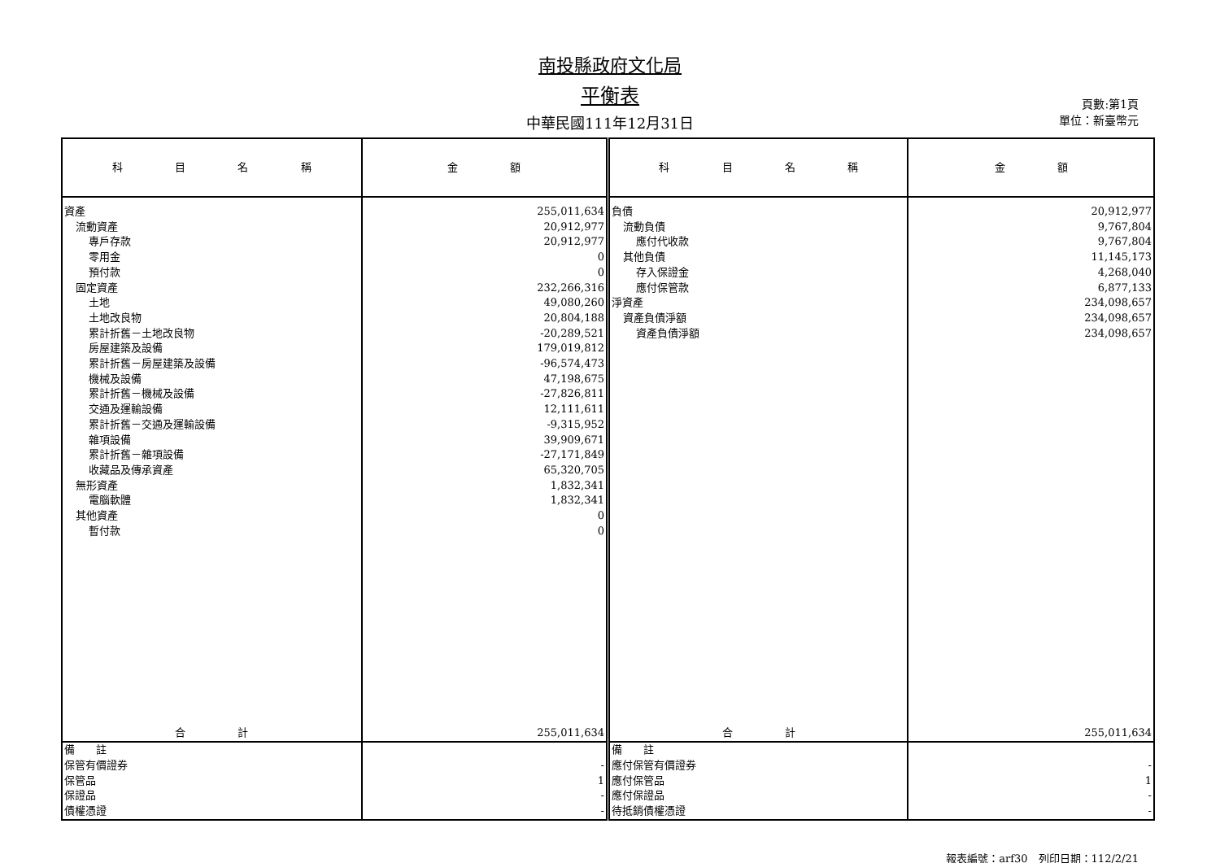南投縣政府文化局
平衡表
中華民國111年12月31日
頁數:第1頁
單位：新臺幣元
| 科 目 名 稱 | 金 額 | 科 目 名 稱 | 金 額 |
| --- | --- | --- | --- |
| 資產 | 255,011,634 | 負債 | 20,912,977 |
| 流動資產 | 20,912,977 | 流動負債 | 9,767,804 |
| 專戶存款 | 20,912,977 | 應付代收款 | 9,767,804 |
| 零用金 | 0 | 其他負債 | 11,145,173 |
| 預付款 | 0 | 存入保證金 | 4,268,040 |
| 固定資產 | 232,266,316 | 應付保管款 | 6,877,133 |
| 土地 | 49,080,260 | 淨資產 | 234,098,657 |
| 土地改良物 | 20,804,188 | 資產負債淨額 | 234,098,657 |
| 累計折舊－土地改良物 | -20,289,521 | 資產負債淨額 | 234,098,657 |
| 房屋建築及設備 | 179,019,812 | | |
| 累計折舊－房屋建築及設備 | -96,574,473 | | |
| 機械及設備 | 47,198,675 | | |
| 累計折舊－機械及設備 | -27,826,811 | | |
| 交通及運輸設備 | 12,111,611 | | |
| 累計折舊－交通及運輸設備 | -9,315,952 | | |
| 雜項設備 | 39,909,671 | | |
| 累計折舊－雜項設備 | -27,171,849 | | |
| 收藏品及傳承資產 | 65,320,705 | | |
| 無形資產 | 1,832,341 | | |
| 電腦軟體 | 1,832,341 | | |
| 其他資產 | 0 | | |
| 暫付款 | 0 | | |
| 合 計 | 255,011,634 | 合 計 | 255,011,634 |
| 備 註 | | 備 註 | |
| 保管有價證券 | - | 應付保管有價證券 | - |
| 保管品 | 1 | 應付保管品 | 1 |
| 保證品 | - | 應付保證品 | - |
| 債權憑證 | - | 待抵銷債權憑證 | - |
報表編號：arf30　列印日期：112/2/21